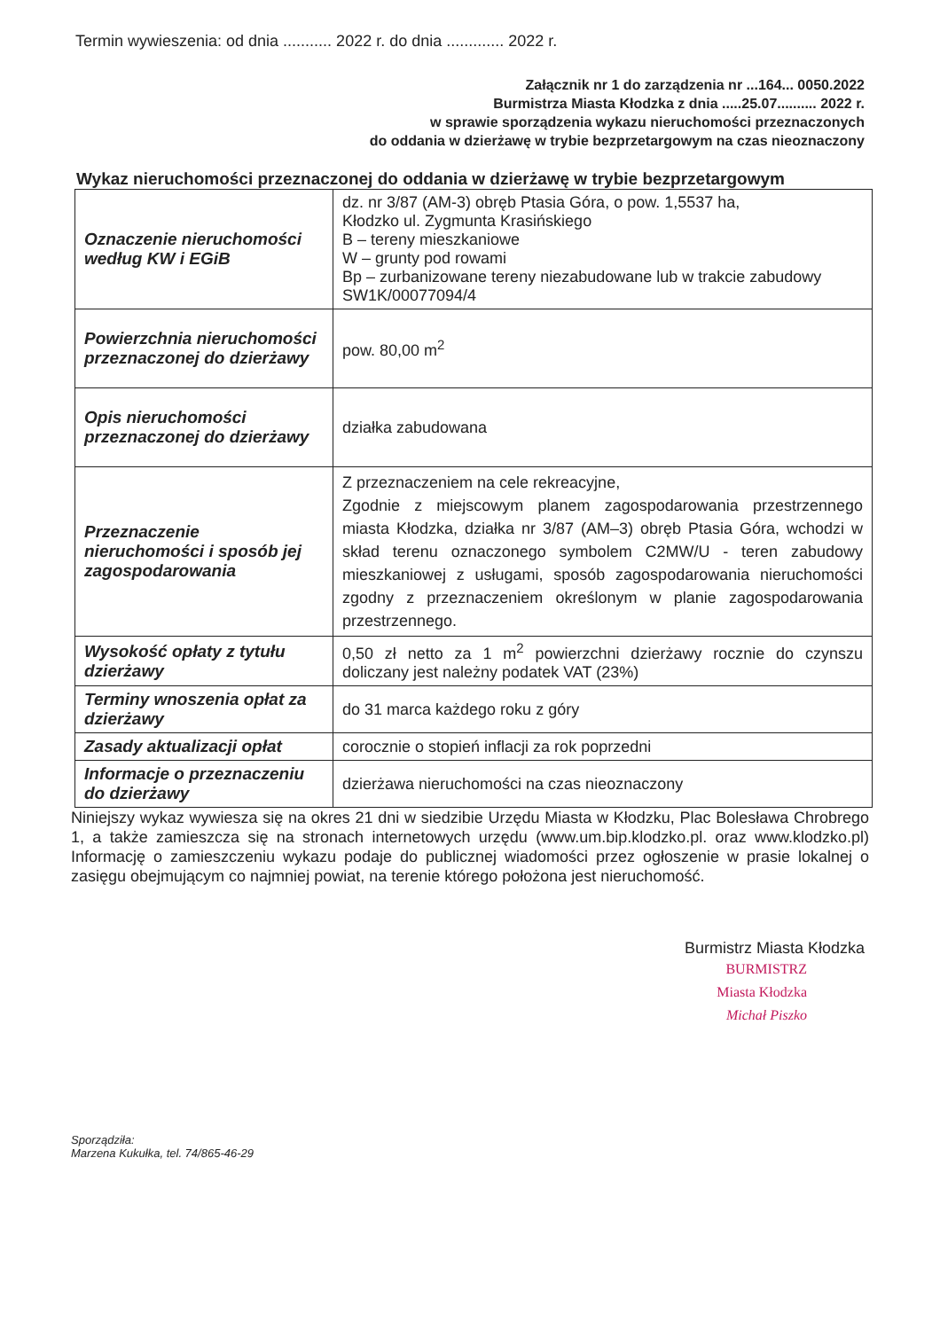Termin wywieszenia: od dnia ........... 2022 r. do dnia ............. 2022 r.
Załącznik nr 1 do zarządzenia nr ...164... 0050.2022
Burmistrza Miasta Kłodzka z dnia .....25.07.......... 2022 r.
w sprawie sporządzenia wykazu nieruchomości przeznaczonych
do oddania w dzierżawę w trybie bezprzetargowym na czas nieoznaczony
Wykaz nieruchomości przeznaczonej do oddania w dzierżawę w trybie bezprzetargowym
| Oznaczenie nieruchomości według KW i EGiB | dz. nr 3/87 (AM-3) obręb Ptasia Góra, o pow. 1,5537 ha, Kłodzko ul. Zygmunta Krasińskiego B – tereny mieszkaniowe W – grunty pod rowami Bp – zurbanizowane tereny niezabudowane lub w trakcie zabudowy SW1K/00077094/4 |
| Powierzchnia nieruchomości przeznaczonej do dzierżawy | pow. 80,00 m<sup>2</sup> |
| Opis nieruchomości przeznaczonej do dzierżawy | działka zabudowana |
| Przeznaczenie nieruchomości i sposób jej zagospodarowania | Z przeznaczeniem na cele rekreacyjne, Zgodnie z miejscowym planem zagospodarowania przestrzennego miasta Kłodzka, działka nr 3/87 (AM–3) obręb Ptasia Góra, wchodzi w skład terenu oznaczonego symbolem C2MW/U - teren zabudowy mieszkaniowej z usługami, sposób zagospodarowania nieruchomości zgodny z przeznaczeniem określonym w planie zagospodarowania przestrzennego. |
| Wysokość opłaty z tytułu dzierżawy | 0,50 zł netto za 1 m<sup>2</sup> powierzchni dzierżawy rocznie do czynszu doliczany jest należny podatek VAT (23%) |
| Terminy wnoszenia opłat za dzierżawy | do 31 marca każdego roku z góry |
| Zasady aktualizacji opłat | corocznie o stopień inflacji za rok poprzedni |
| Informacje o przeznaczeniu do dzierżawy | dzierżawa nieruchomości na czas nieoznaczony |
Niniejszy wykaz wywiesza się na okres 21 dni w siedzibie Urzędu Miasta w Kłodzku, Plac Bolesława Chrobrego 1, a także zamieszcza się na stronach internetowych urzędu (www.um.bip.klodzko.pl. oraz www.klodzko.pl) Informację o zamieszczeniu wykazu podaje do publicznej wiadomości przez ogłoszenie w prasie lokalnej o zasięgu obejmującym co najmniej powiat, na terenie którego położona jest nieruchomość.
Burmistrz Miasta Kłodzka
BURMISTRZ
Miasta Kłodzka
Michał Piszko
Sporządziła:
Marzena Kukułka, tel. 74/865-46-29